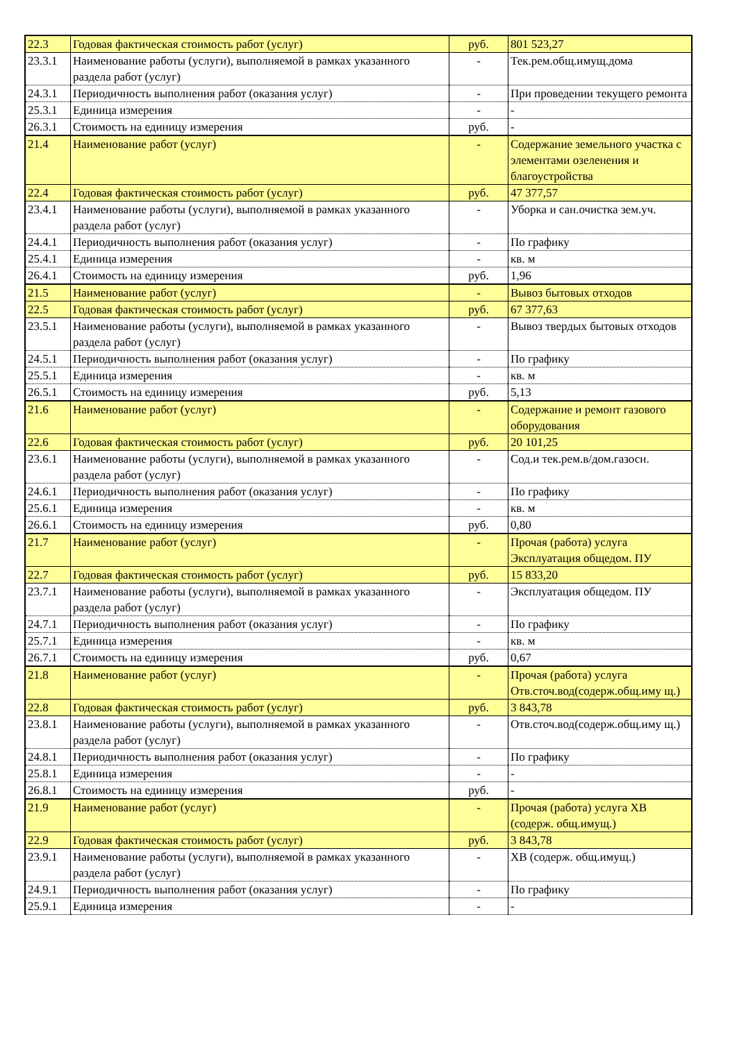| 22.3 | Годовая фактическая стоимость работ (услуг) | руб. | 801 523,27 |
| 23.3.1 | Наименование работы (услуги), выполняемой в рамках указанного раздела работ (услуг) | - | Тек.рем.общ.имущ.дома |
| 24.3.1 | Периодичность выполнения работ (оказания услуг) | - | При проведении текущего ремонта |
| 25.3.1 | Единица измерения | - | - |
| 26.3.1 | Стоимость на единицу измерения | руб. | - |
| 21.4 | Наименование работ (услуг) | - | Содержание земельного участка с элементами озеленения и благоустройства |
| 22.4 | Годовая фактическая стоимость работ (услуг) | руб. | 47 377,57 |
| 23.4.1 | Наименование работы (услуги), выполняемой в рамках указанного раздела работ (услуг) | - | Уборка и сан.очистка зем.уч. |
| 24.4.1 | Периодичность выполнения работ (оказания услуг) | - | По графику |
| 25.4.1 | Единица измерения | - | кв. м |
| 26.4.1 | Стоимость на единицу измерения | руб. | 1,96 |
| 21.5 | Наименование работ (услуг) | - | Вывоз бытовых отходов |
| 22.5 | Годовая фактическая стоимость работ (услуг) | руб. | 67 377,63 |
| 23.5.1 | Наименование работы (услуги), выполняемой в рамках указанного раздела работ (услуг) | - | Вывоз твердых бытовых отходов |
| 24.5.1 | Периодичность выполнения работ (оказания услуг) | - | По графику |
| 25.5.1 | Единица измерения | - | кв. м |
| 26.5.1 | Стоимость на единицу измерения | руб. | 5,13 |
| 21.6 | Наименование работ (услуг) | - | Содержание и ремонт газового оборудования |
| 22.6 | Годовая фактическая стоимость работ (услуг) | руб. | 20 101,25 |
| 23.6.1 | Наименование работы (услуги), выполняемой в рамках указанного раздела работ (услуг) | - | Сод.и тек.рем.в/дом.газосн. |
| 24.6.1 | Периодичность выполнения работ (оказания услуг) | - | По графику |
| 25.6.1 | Единица измерения | - | кв. м |
| 26.6.1 | Стоимость на единицу измерения | руб. | 0,80 |
| 21.7 | Наименование работ (услуг) | - | Прочая (работа) услуга Эксплуатация общедом. ПУ |
| 22.7 | Годовая фактическая стоимость работ (услуг) | руб. | 15 833,20 |
| 23.7.1 | Наименование работы (услуги), выполняемой в рамках указанного раздела работ (услуг) | - | Эксплуатация общедом. ПУ |
| 24.7.1 | Периодичность выполнения работ (оказания услуг) | - | По графику |
| 25.7.1 | Единица измерения | - | кв. м |
| 26.7.1 | Стоимость на единицу измерения | руб. | 0,67 |
| 21.8 | Наименование работ (услуг) | - | Прочая (работа) услуга Отв.сточ.вод(содерж.общ.иму щ.) |
| 22.8 | Годовая фактическая стоимость работ (услуг) | руб. | 3 843,78 |
| 23.8.1 | Наименование работы (услуги), выполняемой в рамках указанного раздела работ (услуг) | - | Отв.сточ.вод(содерж.общ.иму щ.) |
| 24.8.1 | Периодичность выполнения работ (оказания услуг) | - | По графику |
| 25.8.1 | Единица измерения | - | - |
| 26.8.1 | Стоимость на единицу измерения | руб. | - |
| 21.9 | Наименование работ (услуг) | - | Прочая (работа) услуга ХВ (содерж. общ.имущ.) |
| 22.9 | Годовая фактическая стоимость работ (услуг) | руб. | 3 843,78 |
| 23.9.1 | Наименование работы (услуги), выполняемой в рамках указанного раздела работ (услуг) | - | ХВ (содерж. общ.имущ.) |
| 24.9.1 | Периодичность выполнения работ (оказания услуг) | - | По графику |
| 25.9.1 | Единица измерения | - | - |